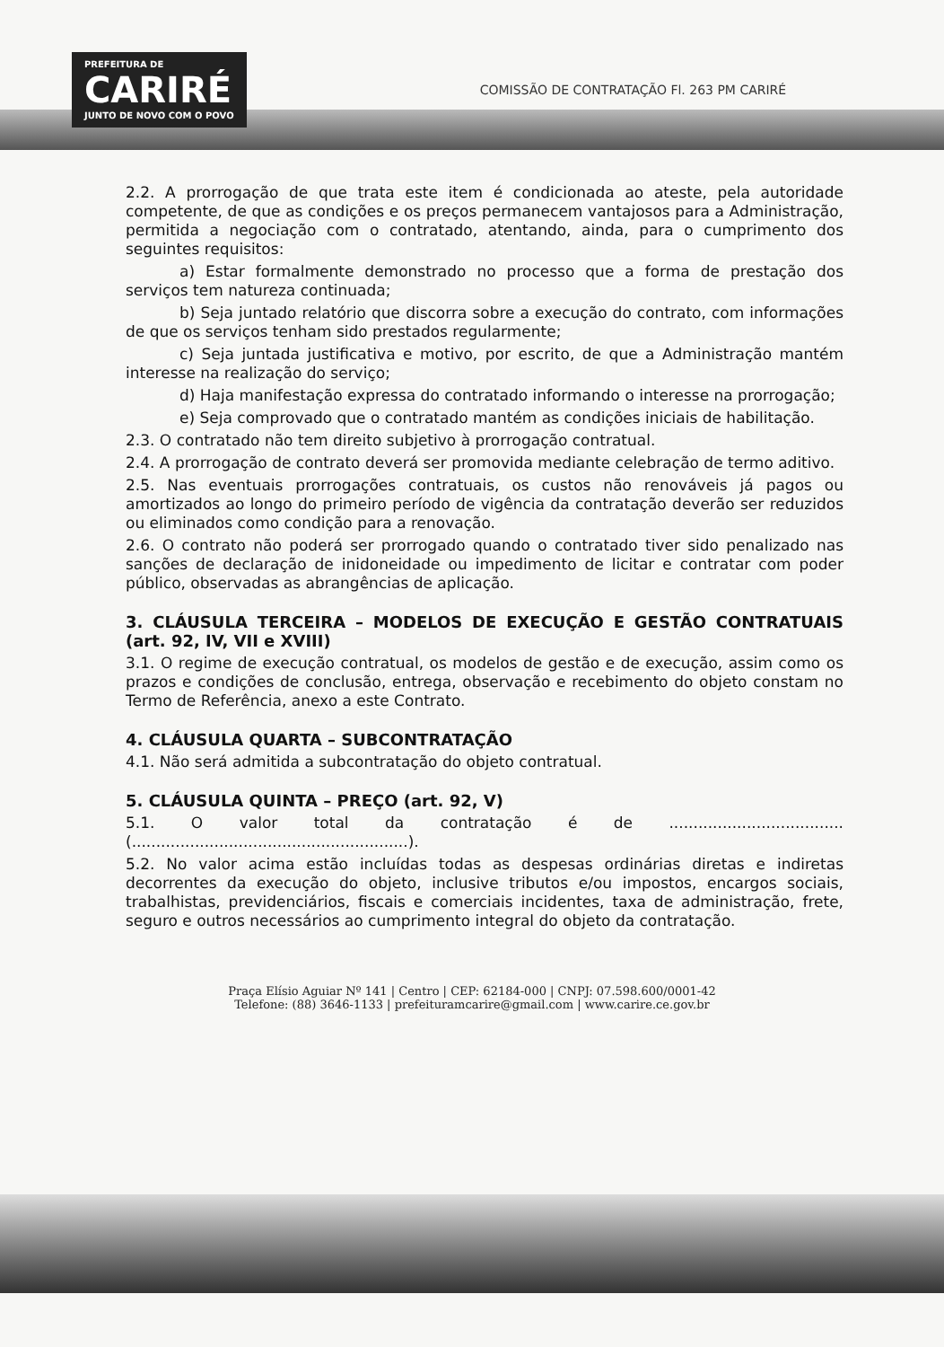PREFEITURA DE
CARIRÉ
JUNTO DE NOVO COM O POVO
COMISSÃO DE CONTRATAÇÃO Fl. 263 PM CARIRÉ
2.2. A prorrogação de que trata este item é condicionada ao ateste, pela autoridade competente, de que as condições e os preços permanecem vantajosos para a Administração, permitida a negociação com o contratado, atentando, ainda, para o cumprimento dos seguintes requisitos:
a) Estar formalmente demonstrado no processo que a forma de prestação dos serviços tem natureza continuada;
b) Seja juntado relatório que discorra sobre a execução do contrato, com informações de que os serviços tenham sido prestados regularmente;
c) Seja juntada justificativa e motivo, por escrito, de que a Administração mantém interesse na realização do serviço;
d) Haja manifestação expressa do contratado informando o interesse na prorrogação;
e) Seja comprovado que o contratado mantém as condições iniciais de habilitação.
2.3. O contratado não tem direito subjetivo à prorrogação contratual.
2.4. A prorrogação de contrato deverá ser promovida mediante celebração de termo aditivo.
2.5. Nas eventuais prorrogações contratuais, os custos não renováveis já pagos ou amortizados ao longo do primeiro período de vigência da contratação deverão ser reduzidos ou eliminados como condição para a renovação.
2.6. O contrato não poderá ser prorrogado quando o contratado tiver sido penalizado nas sanções de declaração de inidoneidade ou impedimento de licitar e contratar com poder público, observadas as abrangências de aplicação.
3. CLÁUSULA TERCEIRA – MODELOS DE EXECUÇÃO E GESTÃO CONTRATUAIS (art. 92, IV, VII e XVIII)
3.1. O regime de execução contratual, os modelos de gestão e de execução, assim como os prazos e condições de conclusão, entrega, observação e recebimento do objeto constam no Termo de Referência, anexo a este Contrato.
4. CLÁUSULA QUARTA – SUBCONTRATAÇÃO
4.1. Não será admitida a subcontratação do objeto contratual.
5. CLÁUSULA QUINTA – PREÇO (art. 92, V)
5.1. O valor total da contratação é de .................................... (.........................................................).
5.2. No valor acima estão incluídas todas as despesas ordinárias diretas e indiretas decorrentes da execução do objeto, inclusive tributos e/ou impostos, encargos sociais, trabalhistas, previdenciários, fiscais e comerciais incidentes, taxa de administração, frete, seguro e outros necessários ao cumprimento integral do objeto da contratação.
Praça Elísio Aguiar Nº 141 | Centro | CEP: 62184-000 | CNPJ: 07.598.600/0001-42
Telefone: (88) 3646-1133 | prefeituramcarire@gmail.com | www.carire.ce.gov.br